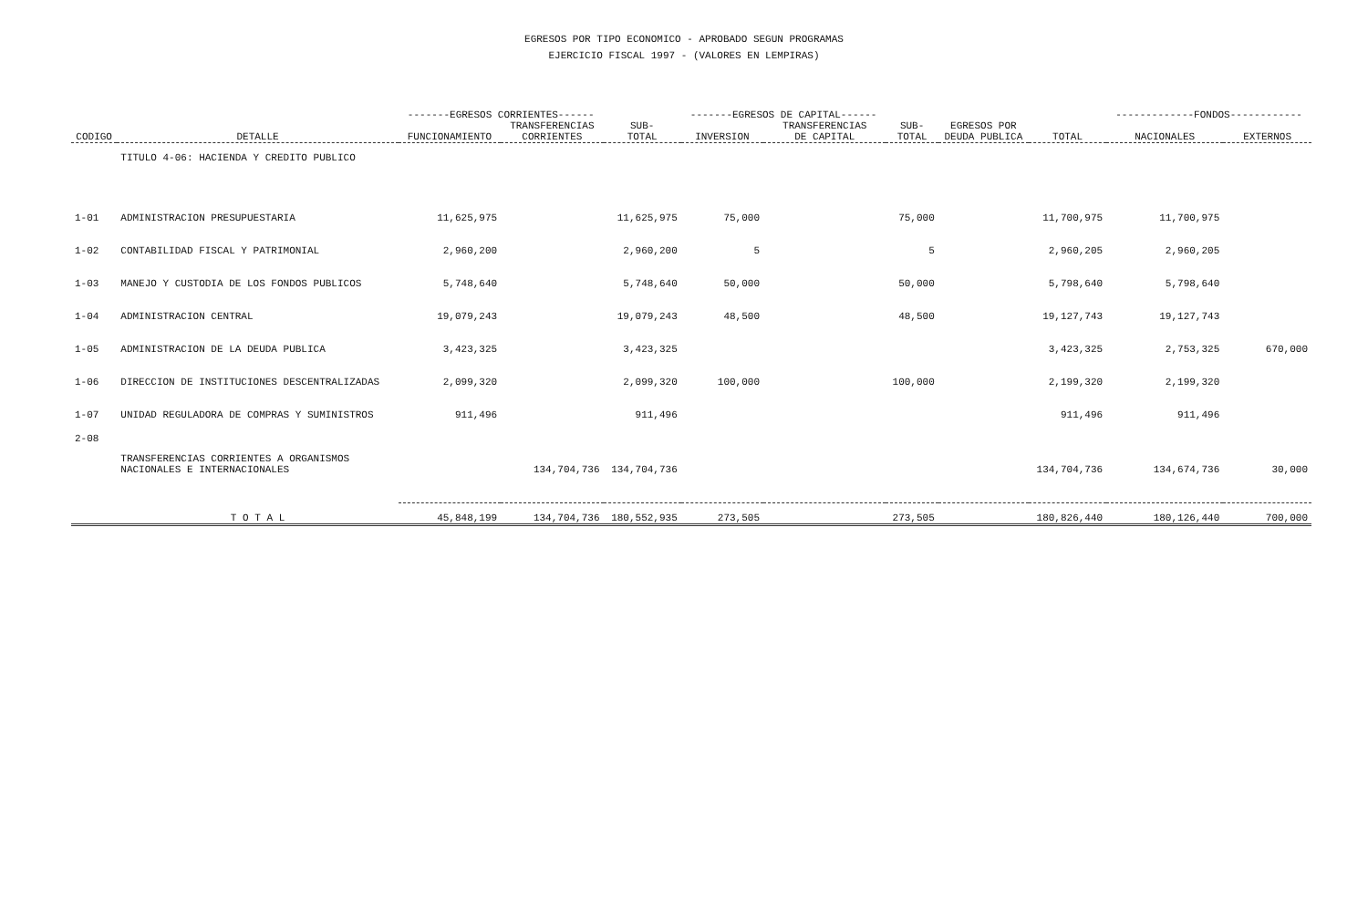EGRESOS POR TIPO ECONOMICO - APROBADO SEGUN PROGRAMAS
EJERCICIO FISCAL 1997 - (VALORES EN LEMPIRAS)
| | | -------EGRESOS CORRIENTES------ | | | -------EGRESOS DE CAPITAL------ | | | | | -------------FONDOS------------ | |
| --- | --- | --- | --- | --- | --- | --- | --- | --- | --- | --- | --- |
| CODIGO | DETALLE | FUNCIONAMIENTO | TRANSFERENCIAS CORRIENTES | SUB- TOTAL | INVERSION | TRANSFERENCIAS DE CAPITAL | SUB- TOTAL | EGRESOS POR DEUDA PUBLICA | TOTAL | NACIONALES | EXTERNOS |
| | TITULO 4-06: HACIENDA Y CREDITO PUBLICO | | | | | | | | | | |
| 1-01 | ADMINISTRACION PRESUPUESTARIA | 11,625,975 | | 11,625,975 | 75,000 | | 75,000 | | 11,700,975 | 11,700,975 | |
| 1-02 | CONTABILIDAD FISCAL Y PATRIMONIAL | 2,960,200 | | 2,960,200 | 5 | | 5 | | 2,960,205 | 2,960,205 | |
| 1-03 | MANEJO Y CUSTODIA DE LOS FONDOS PUBLICOS | 5,748,640 | | 5,748,640 | 50,000 | | 50,000 | | 5,798,640 | 5,798,640 | |
| 1-04 | ADMINISTRACION CENTRAL | 19,079,243 | | 19,079,243 | 48,500 | | 48,500 | | 19,127,743 | 19,127,743 | |
| 1-05 | ADMINISTRACION DE LA DEUDA PUBLICA | 3,423,325 | | 3,423,325 | | | | | 3,423,325 | 2,753,325 | 670,000 |
| 1-06 | DIRECCION DE INSTITUCIONES DESCENTRALIZADAS | 2,099,320 | | 2,099,320 | 100,000 | | 100,000 | | 2,199,320 | 2,199,320 | |
| 1-07 | UNIDAD REGULADORA DE COMPRAS Y SUMINISTROS | 911,496 | | 911,496 | | | | | 911,496 | 911,496 | |
| 2-08 | TRANSFERENCIAS CORRIENTES A ORGANISMOS NACIONALES E INTERNACIONALES | | 134,704,736 | 134,704,736 | | | | | 134,704,736 | 134,674,736 | 30,000 |
| | T O T A L | 45,848,199 | 134,704,736 | 180,552,935 | 273,505 | | 273,505 | | 180,826,440 | 180,126,440 | 700,000 |